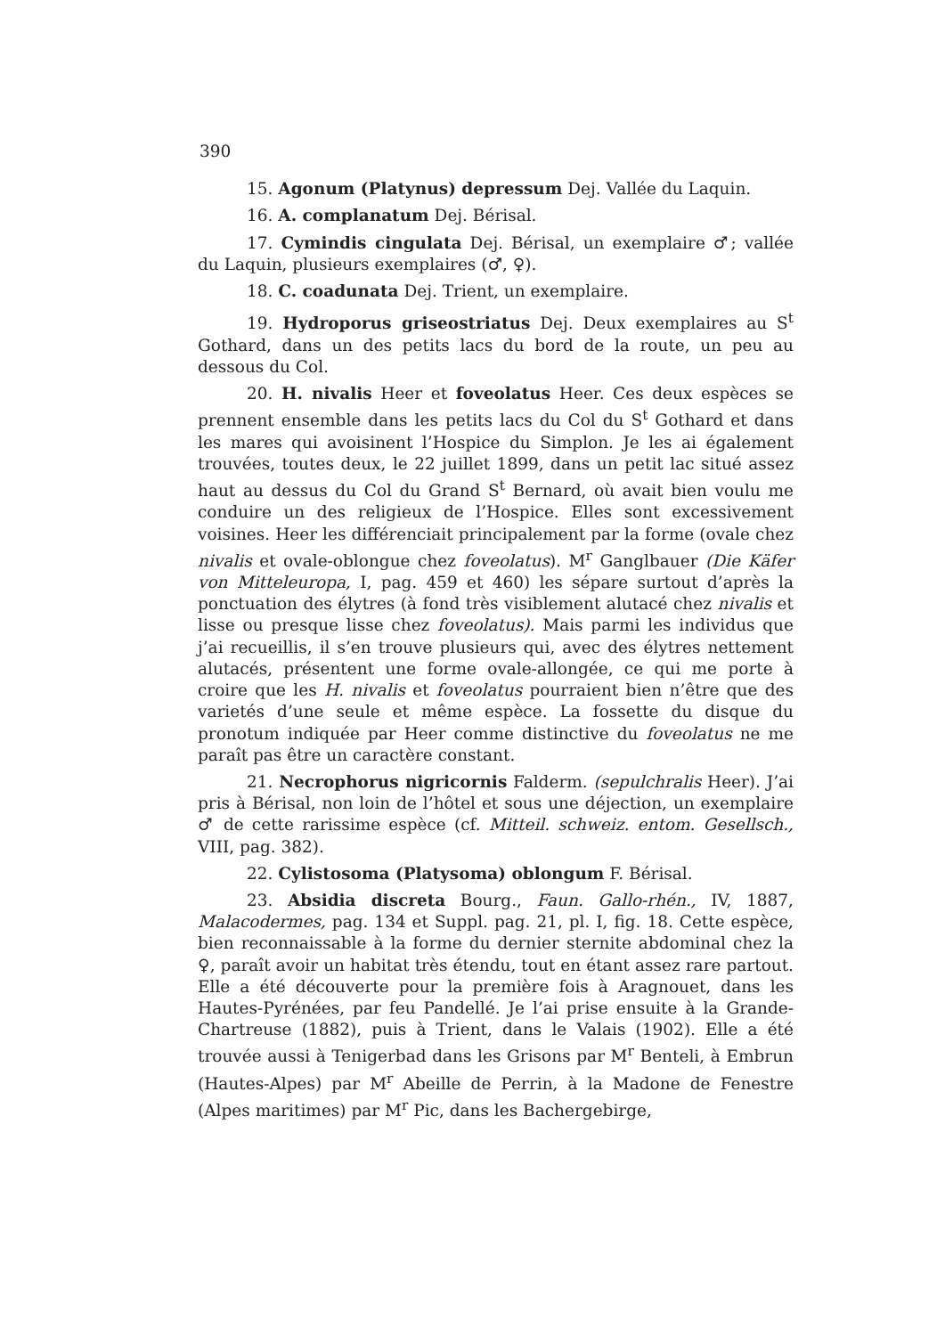390
15. Agonum (Platynus) depressum Dej. Vallée du Laquin.
16. A. complanatum Dej. Bérisal.
17. Cymindis cingulata Dej. Bérisal, un exemplaire ♂; vallée du Laquin, plusieurs exemplaires (♂, ♀).
18. C. coadunata Dej. Trient, un exemplaire.
19. Hydroporus griseostriatus Dej. Deux exemplaires au S<sup>t</sup> Gothard, dans un des petits lacs du bord de la route, un peu au dessous du Col.
20. H. nivalis Heer et foveolatus Heer. Ces deux espèces se prennent ensemble dans les petits lacs du Col du S<sup>t</sup> Gothard et dans les mares qui avoisinent l’Hospice du Simplon. Je les ai également trouvées, toutes deux, le 22 juillet 1899, dans un petit lac situé assez haut au dessus du Col du Grand S<sup>t</sup> Bernard, où avait bien voulu me conduire un des religieux de l’Hospice. Elles sont excessivement voisines. Heer les différenciait principalement par la forme (ovale chez nivalis et ovale-oblongue chez foveolatus). M<sup>r</sup> Ganglbauer (Die Käfer von Mitteleuropa, I, pag. 459 et 460) les sépare surtout d’après la ponctuation des élytres (à fond très visiblement alutacé chez nivalis et lisse ou presque lisse chez foveolatus). Mais parmi les individus que j’ai recueillis, il s’en trouve plusieurs qui, avec des élytres nettement alutacés, présentent une forme ovale-allongée, ce qui me porte à croire que les H. nivalis et foveolatus pourraient bien n’être que des varietés d’une seule et même espèce. La fossette du disque du pronotum indiquée par Heer comme distinctive du foveolatus ne me paraît pas être un caractère constant.
21. Necrophorus nigricornis Falderm. (sepulchralis Heer). J’ai pris à Bérisal, non loin de l’hôtel et sous une déjection, un exemplaire ♂ de cette rarissime espèce (cf. Mitteil. schweiz. entom. Gesellsch., VIII, pag. 382).
22. Cylistosoma (Platysoma) oblongum F. Bérisal.
23. Absidia discreta Bourg., Faun. Gallo-rhén., IV, 1887, Malacodermes, pag. 134 et Suppl. pag. 21, pl. I, fig. 18. Cette espèce, bien reconnaissable à la forme du dernier sternite abdominal chez la ♀, paraît avoir un habitat très étendu, tout en étant assez rare partout. Elle a été découverte pour la première fois à Aragnouet, dans les Hautes-Pyrénées, par feu Pandellé. Je l’ai prise ensuite à la Grande-Chartreuse (1882), puis à Trient, dans le Valais (1902). Elle a été trouvée aussi à Tenigerbad dans les Grisons par M<sup>r</sup> Benteli, à Embrun (Hautes-Alpes) par M<sup>r</sup> Abeille de Perrin, à la Madone de Fenestre (Alpes maritimes) par M<sup>r</sup> Pic, dans les Bachergebirge,